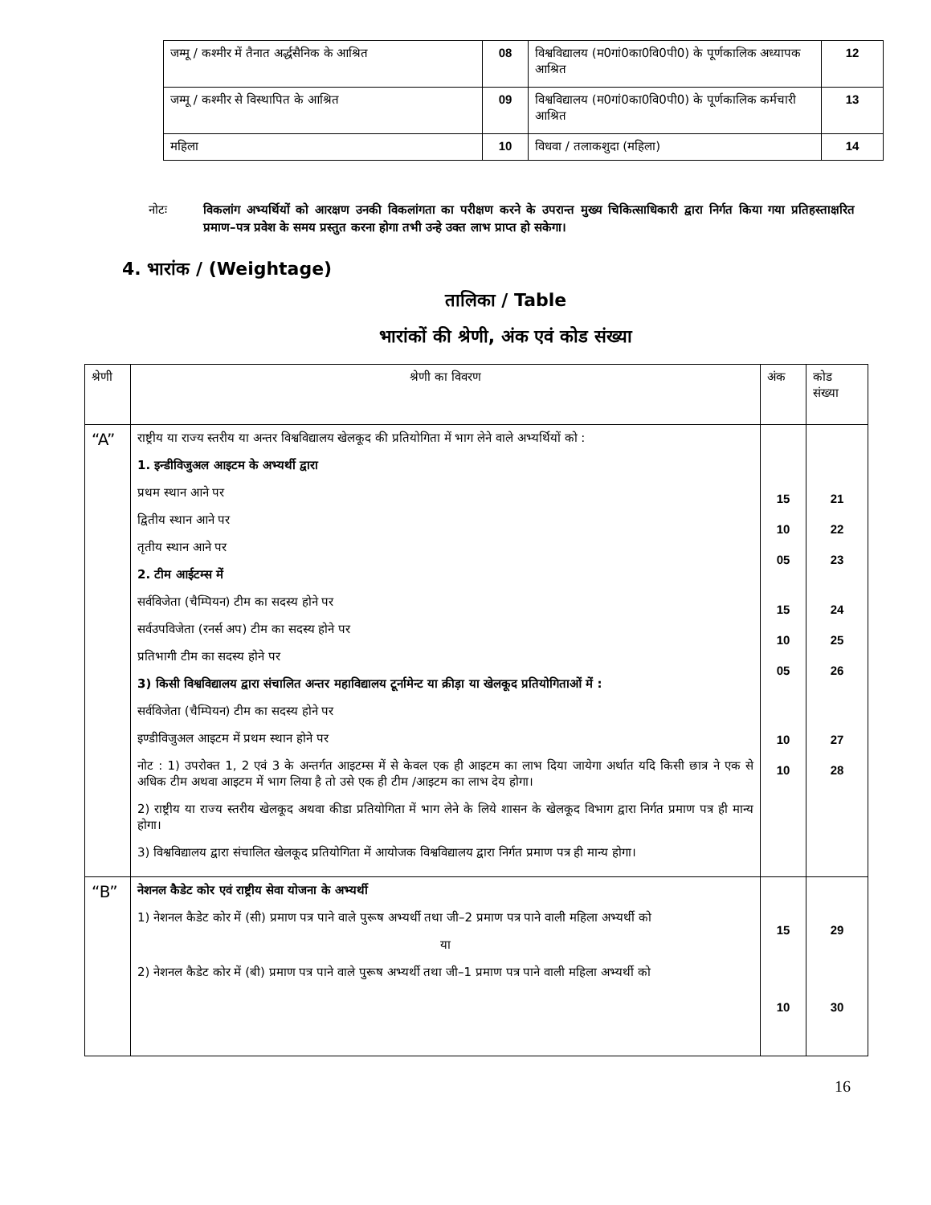| जम्मू / कश्मीर में तैनात अर्द्धसैनिक के आश्रित | 08 | विश्वविद्यालय (म0गां0का0वि0पी0) के पूर्णकालिक अध्यापक आश्रित | 12 |
| जम्मू / कश्मीर से विस्थापित के आश्रित | 09 | विश्वविद्यालय (म0गां0का0वि0पी0) के पूर्णकालिक कर्मचारी आश्रित | 13 |
| महिला | 10 | विधवा / तलाकशुदा (महिला) | 14 |
नोटः विकलांग अभ्यर्थियों को आरक्षण उनकी विकलांगता का परीक्षण करने के उपरान्त मुख्य चिकित्साधिकारी द्वारा निर्गत किया गया प्रतिहस्ताक्षरित प्रमाण–पत्र प्रवेश के समय प्रस्तुत करना होगा तभी उन्हे उक्त लाभ प्राप्त हो सकेगा।
4. भारांक / (Weightage)
तालिका / Table
भारांकों की श्रेणी, अंक एवं कोड संख्या
| श्रेणी | श्रेणी का विवरण | अंक | कोड संख्या |
| “A” | राष्ट्रीय या राज्य स्तरीय या अन्तर विश्वविद्यालय खेलकूद की प्रतियोगिता में भाग लेने वाले अभ्यर्थियों को : 1. इन्डीविजुअल आइटम के अभ्यर्थी द्वारा प्रथम स्थान आने पर द्वितीय स्थान आने पर तृतीय स्थान आने पर 2. टीम आईटम्स में सर्वविजेता (चैम्पियन) टीम का सदस्य होने पर सर्वउपविजेता (रनर्स अप) टीम का सदस्य होने पर प्रतिभागी टीम का सदस्य होने पर 3) किसी विश्वविद्यालय द्वारा संचालित अन्तर महाविद्यालय टूर्नामेन्ट या क्रीड़ा या खेलकूद प्रतियोगिताओं में : सर्वविजेता (चैम्पियन) टीम का सदस्य होने पर इण्डीविजुअल आइटम में प्रथम स्थान होने पर नोट : 1) उपरोक्त 1, 2 एवं 3 के अन्तर्गत आइटम्स में से केवल एक ही आइटम का लाभ दिया जायेगा अर्थात यदि किसी छात्र ने एक से अधिक टीम अथवा आइटम में भाग लिया है तो उसे एक ही टीम /आइटम का लाभ देय होगा। 2) राष्ट्रीय या राज्य स्तरीय खेलकूद अथवा कीडा प्रतियोगिता में भाग लेने के लिये शासन के खेलकूद विभाग द्वारा निर्गत प्रमाण पत्र ही मान्य होगा। 3) विश्वविद्यालय द्वारा संचालित खेलकूद प्रतियोगिता में आयोजक विश्वविद्यालय द्वारा निर्गत प्रमाण पत्र ही मान्य होगा। | 15 10 05 15 10 05 10 10 | 21 22 23 24 25 26 27 28 |
| “B” | नेशनल कैडेट कोर एवं राष्ट्रीय सेवा योजना के अभ्यर्थी 1) नेशनल कैडेट कोर में (सी) प्रमाण पत्र पाने वाले पुरूष अभ्यर्थी तथा जी–2 प्रमाण पत्र पाने वाली महिला अभ्यर्थी को या 2) नेशनल कैडेट कोर में (बी) प्रमाण पत्र पाने वाले पुरूष अभ्यर्थी तथा जी–1 प्रमाण पत्र पाने वाली महिला अभ्यर्थी को | 15 10 | 29 30 |
16